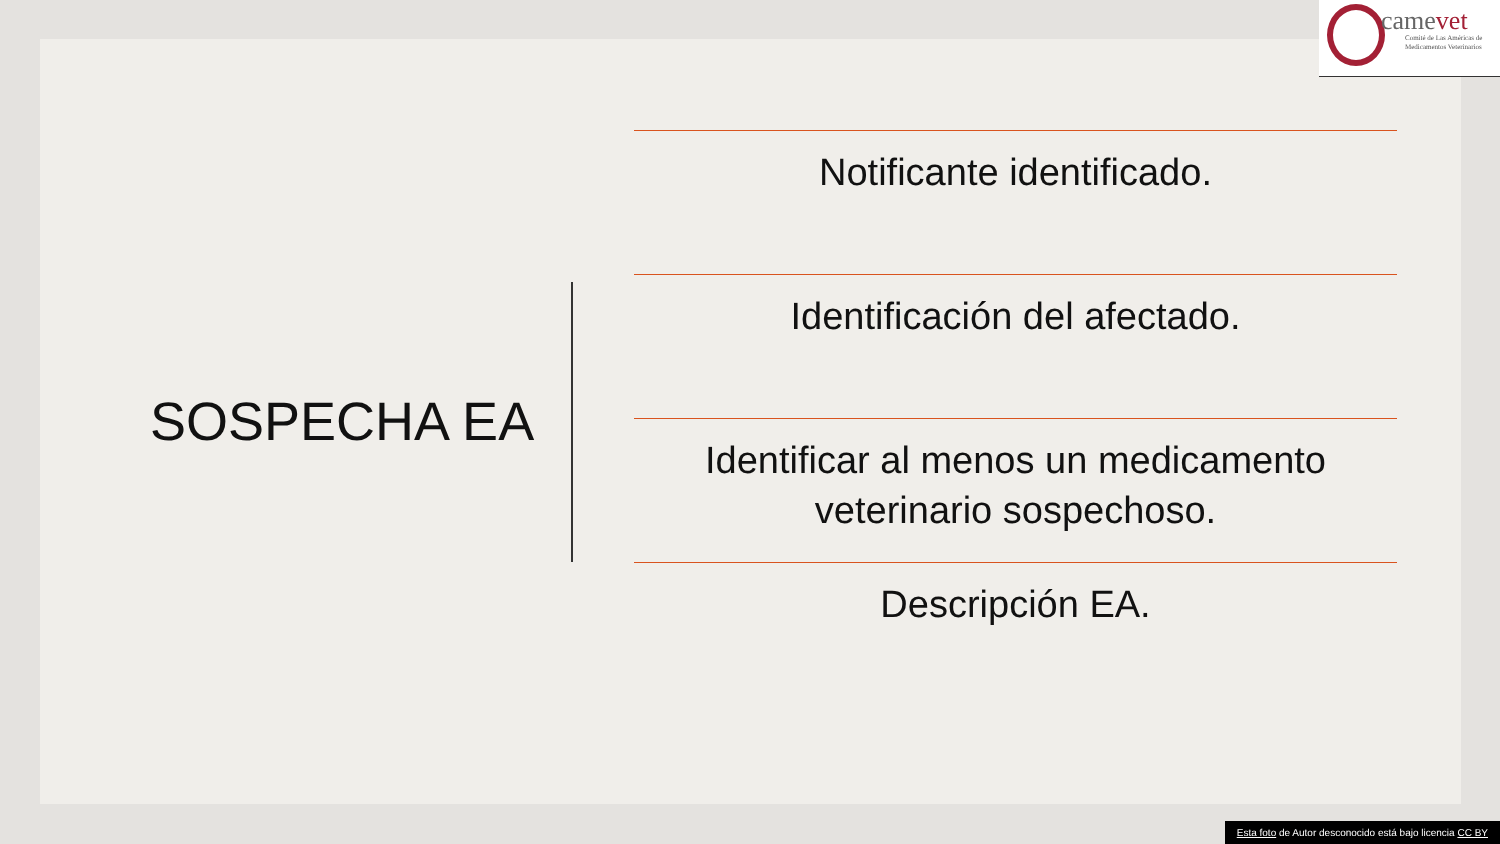camevet
Comité de Las Américas de
Medicamentos Veterinarios
SOSPECHA EA
Notificante identificado.
Identificación del afectado.
Identificar al menos un medicamento veterinario sospechoso.
Descripción EA.
Esta foto de Autor desconocido está bajo licencia CC BY